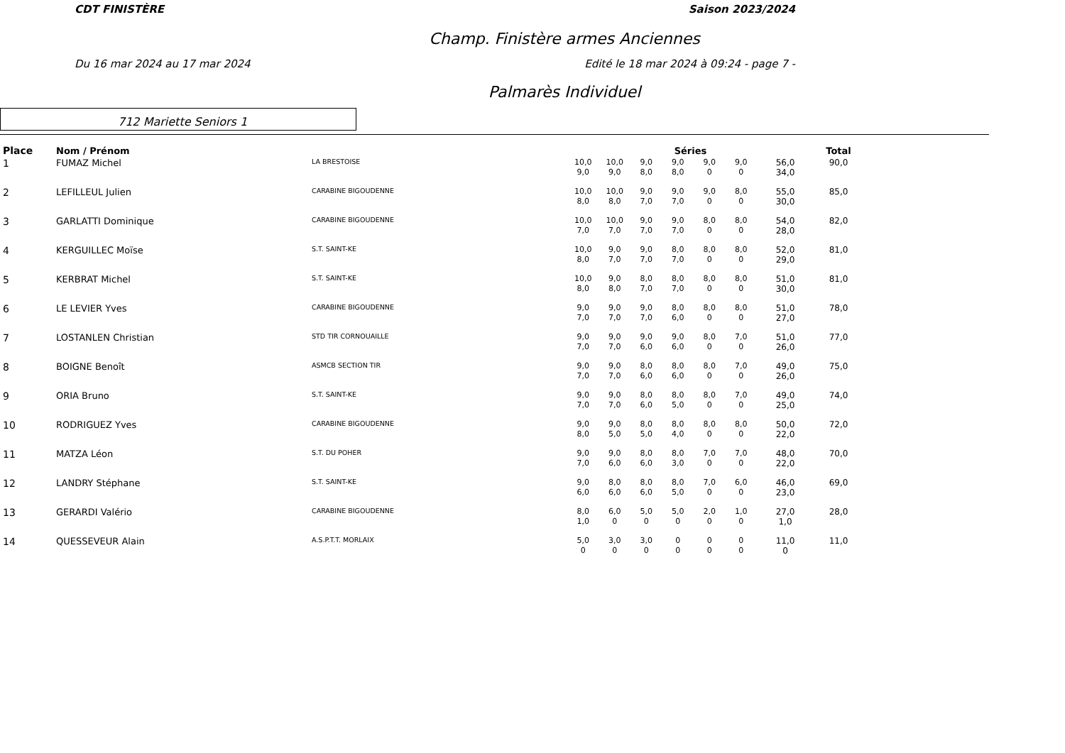CDT FINISTÈRE Saison 2023/2024
Champ. Finistère armes Anciennes
Du 16 mar 2024 au 17 mar 2024 Edité le 18 mar 2024 à 09:24 - page 7 -
Palmarès Individuel
712 Mariette Seniors 1
| Place | Nom / Prénom | | Séries | | | | | | | Total |
| --- | --- | --- | --- | --- | --- | --- | --- | --- | --- | --- |
| 1 | FUMAZ Michel | LA BRESTOISE | 10,0 9,0 | 10,0 9,0 | 9,0 8,0 | 9,0 8,0 | 9,0 0 | 9,0 0 | 56,0 34,0 | 90,0 |
| 2 | LEFILLEUL Julien | CARABINE BIGOUDENNE | 10,0 8,0 | 10,0 8,0 | 9,0 7,0 | 9,0 7,0 | 9,0 0 | 8,0 0 | 55,0 30,0 | 85,0 |
| 3 | GARLATTI Dominique | CARABINE BIGOUDENNE | 10,0 7,0 | 10,0 7,0 | 9,0 7,0 | 9,0 7,0 | 8,0 0 | 8,0 0 | 54,0 28,0 | 82,0 |
| 4 | KERGUILLEC Moïse | S.T. SAINT-KE | 10,0 8,0 | 9,0 7,0 | 9,0 7,0 | 8,0 7,0 | 8,0 0 | 8,0 0 | 52,0 29,0 | 81,0 |
| 5 | KERBRAT Michel | S.T. SAINT-KE | 10,0 8,0 | 9,0 8,0 | 8,0 7,0 | 8,0 7,0 | 8,0 0 | 8,0 0 | 51,0 30,0 | 81,0 |
| 6 | LE LEVIER Yves | CARABINE BIGOUDENNE | 9,0 7,0 | 9,0 7,0 | 9,0 7,0 | 8,0 6,0 | 8,0 0 | 8,0 0 | 51,0 27,0 | 78,0 |
| 7 | LOSTANLEN Christian | STD TIR CORNOUAILLE | 9,0 7,0 | 9,0 7,0 | 9,0 6,0 | 9,0 6,0 | 8,0 0 | 7,0 0 | 51,0 26,0 | 77,0 |
| 8 | BOIGNE Benoît | ASMCB SECTION TIR | 9,0 7,0 | 9,0 7,0 | 8,0 6,0 | 8,0 6,0 | 8,0 0 | 7,0 0 | 49,0 26,0 | 75,0 |
| 9 | ORIA Bruno | S.T. SAINT-KE | 9,0 7,0 | 9,0 7,0 | 8,0 6,0 | 8,0 5,0 | 8,0 0 | 7,0 0 | 49,0 25,0 | 74,0 |
| 10 | RODRIGUEZ Yves | CARABINE BIGOUDENNE | 9,0 8,0 | 9,0 5,0 | 8,0 5,0 | 8,0 4,0 | 8,0 0 | 8,0 0 | 50,0 22,0 | 72,0 |
| 11 | MATZA Léon | S.T. DU POHER | 9,0 7,0 | 9,0 6,0 | 8,0 6,0 | 8,0 3,0 | 7,0 0 | 7,0 0 | 48,0 22,0 | 70,0 |
| 12 | LANDRY Stéphane | S.T. SAINT-KE | 9,0 6,0 | 8,0 6,0 | 8,0 6,0 | 8,0 5,0 | 7,0 0 | 6,0 0 | 46,0 23,0 | 69,0 |
| 13 | GERARDI Valério | CARABINE BIGOUDENNE | 8,0 1,0 | 6,0 0 | 5,0 0 | 5,0 0 | 2,0 0 | 1,0 0 | 27,0 1,0 | 28,0 |
| 14 | QUESSEVEUR Alain | A.S.P.T.T. MORLAIX | 5,0 0 | 3,0 0 | 3,0 0 | 0 0 | 0 0 | 0 0 | 11,0 0 | 11,0 |